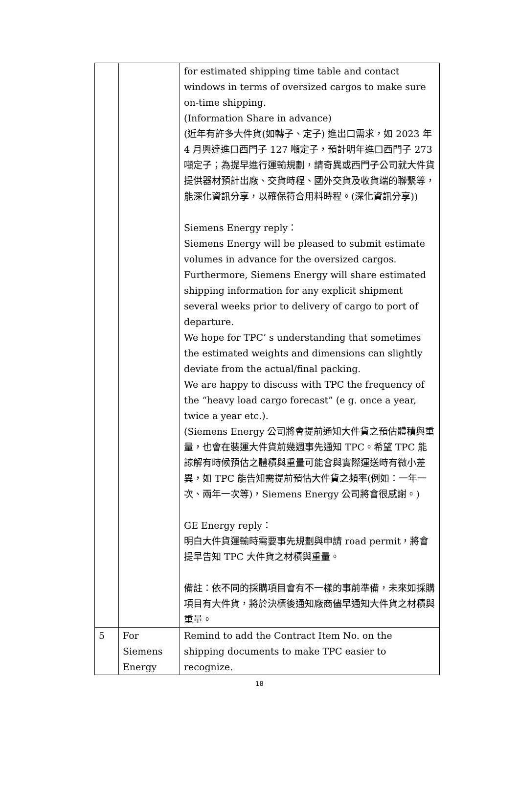| | | for estimated shipping time table and contact windows in terms of oversized cargos to make sure on-time shipping. (Information Share in advance) (近年有許多大件貨(如轉子、定子) 進出口需求，如 2023 年 4 月興達進口西門子 127 噸定子，預計明年進口西門子 273 噸定子；為提早進行運輸規劃，請奇異或西門子公司就大件貨提供器材預計出廠、交貨時程、國外交貨及收貨端的聯繫等，能深化資訊分享，以確保符合用料時程。(深化資訊分享)) Siemens Energy reply： Siemens Energy will be pleased to submit estimate volumes in advance for the oversized cargos. Furthermore, Siemens Energy will share estimated shipping information for any explicit shipment several weeks prior to delivery of cargo to port of departure. We hope for TPC’ s understanding that sometimes the estimated weights and dimensions can slightly deviate from the actual/final packing. We are happy to discuss with TPC the frequency of the “heavy load cargo forecast” (e g. once a year, twice a year etc.). (Siemens Energy 公司將會提前通知大件貨之預估體積與重量，也會在裝運大件貨前幾週事先通知 TPC。希望 TPC 能諒解有時候預估之體積與重量可能會與實際運送時有微小差異，如 TPC 能告知需提前預估大件貨之頻率(例如：一年一次、兩年一次等)，Siemens Energy 公司將會很感謝。) GE Energy reply： 明白大件貨運輸時需要事先規劃與申請 road permit，將會提早告知 TPC 大件貨之材積與重量。 備註：依不同的採購項目會有不一樣的事前準備，未來如採購項目有大件貨，將於決標後通知廠商儘早通知大件貨之材積與重量。 |
| 5 | For Siemens Energy | Remind to add the Contract Item No. on the shipping documents to make TPC easier to recognize. |
18